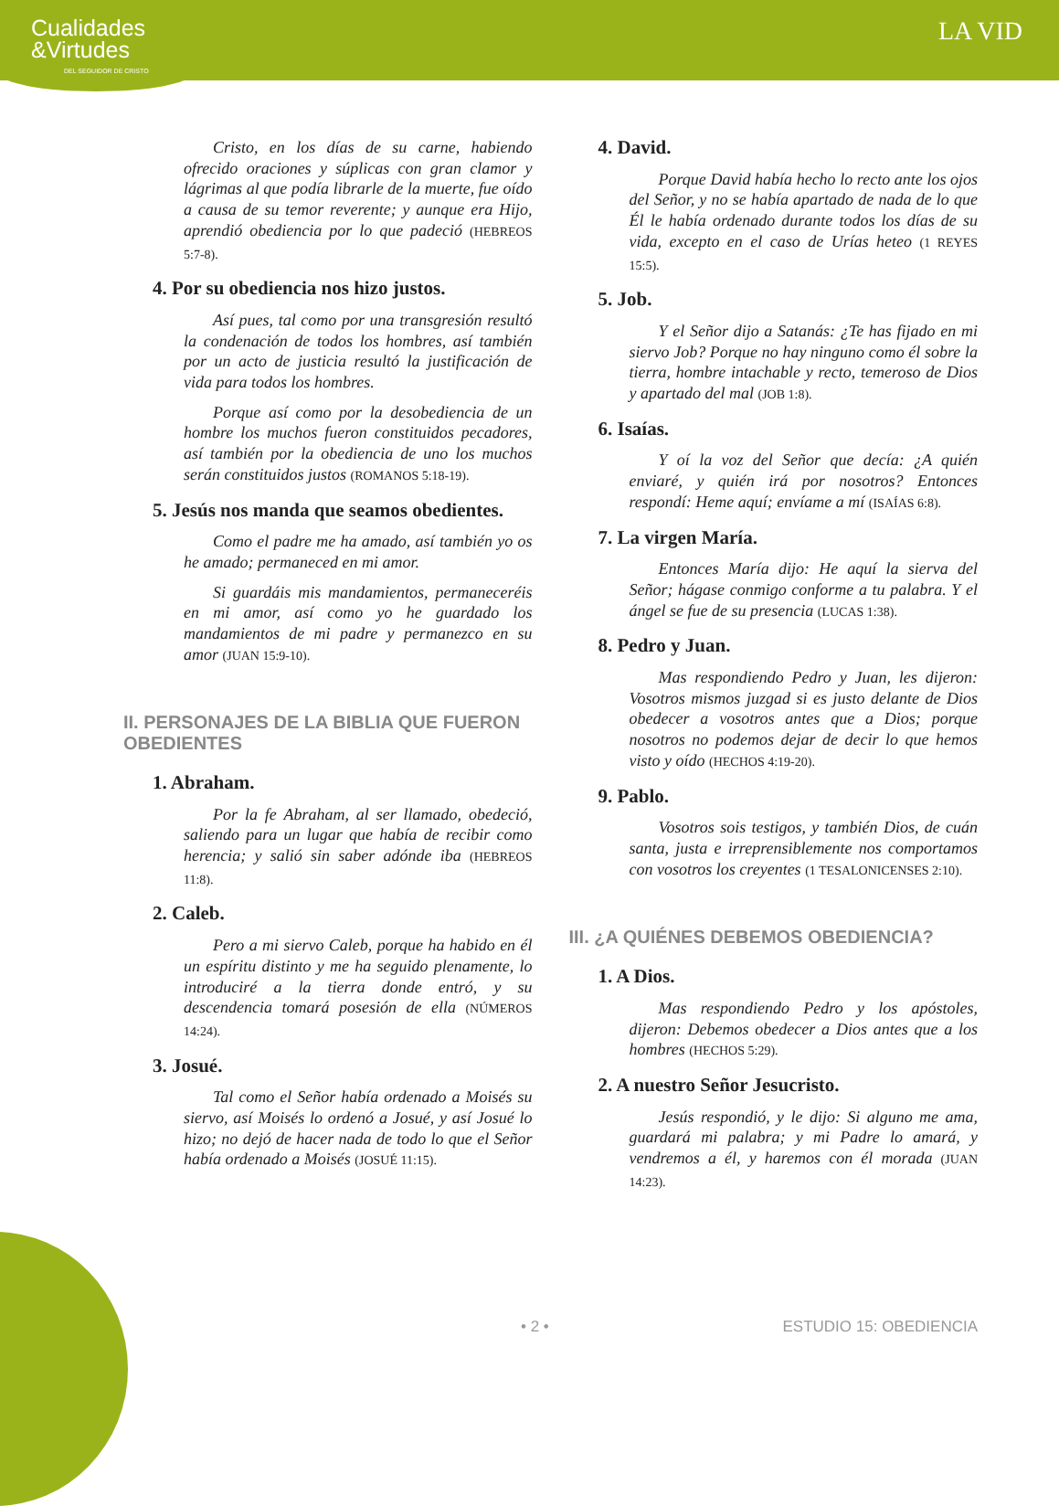Cualidades
&Virtudes
DEL SEGUIDOR DE CRISTO
LA VID
Cristo, en los días de su carne, habiendo ofrecido oraciones y súplicas con gran clamor y lágrimas al que podía librarle de la muerte, fue oído a causa de su temor reverente; y aunque era Hijo, aprendió obediencia por lo que padeció (HEBREOS 5:7-8).
4. Por su obediencia nos hizo justos.
Así pues, tal como por una transgresión resultó la condenación de todos los hombres, así también por un acto de justicia resultó la justificación de vida para todos los hombres.
Porque así como por la desobediencia de un hombre los muchos fueron constituidos pecadores, así también por la obediencia de uno los muchos serán constituidos justos (ROMANOS 5:18-19).
5. Jesús nos manda que seamos obedientes.
Como el padre me ha amado, así también yo os he amado; permaneced en mi amor.
Si guardáis mis mandamientos, permaneceréis en mi amor, así como yo he guardado los mandamientos de mi padre y permanezco en su amor (JUAN 15:9-10).
II. PERSONAJES DE LA BIBLIA QUE FUERON OBEDIENTES
1. Abraham.
Por la fe Abraham, al ser llamado, obedeció, saliendo para un lugar que había de recibir como herencia; y salió sin saber adónde iba (HEBREOS 11:8).
2. Caleb.
Pero a mi siervo Caleb, porque ha habido en él un espíritu distinto y me ha seguido plenamente, lo introduciré a la tierra donde entró, y su descendencia tomará posesión de ella (NÚMEROS 14:24).
3. Josué.
Tal como el Señor había ordenado a Moisés su siervo, así Moisés lo ordenó a Josué, y así Josué lo hizo; no dejó de hacer nada de todo lo que el Señor había ordenado a Moisés (JOSUÉ 11:15).
4. David.
Porque David había hecho lo recto ante los ojos del Señor, y no se había apartado de nada de lo que Él le había ordenado durante todos los días de su vida, excepto en el caso de Urías heteo (1 REYES 15:5).
5. Job.
Y el Señor dijo a Satanás: ¿Te has fijado en mi siervo Job? Porque no hay ninguno como él sobre la tierra, hombre intachable y recto, temeroso de Dios y apartado del mal (JOB 1:8).
6. Isaías.
Y oí la voz del Señor que decía: ¿A quién enviaré, y quién irá por nosotros? Entonces respondí: Heme aquí; envíame a mí (ISAÍAS 6:8).
7. La virgen María.
Entonces María dijo: He aquí la sierva del Señor; hágase conmigo conforme a tu palabra. Y el ángel se fue de su presencia (LUCAS 1:38).
8. Pedro y Juan.
Mas respondiendo Pedro y Juan, les dijeron: Vosotros mismos juzgad si es justo delante de Dios obedecer a vosotros antes que a Dios; porque nosotros no podemos dejar de decir lo que hemos visto y oído (HECHOS 4:19-20).
9. Pablo.
Vosotros sois testigos, y también Dios, de cuán santa, justa e irreprensiblemente nos comportamos con vosotros los creyentes (1 TESALONICENSES 2:10).
III. ¿A QUIÉNES DEBEMOS OBEDIENCIA?
1. A Dios.
Mas respondiendo Pedro y los apóstoles, dijeron: Debemos obedecer a Dios antes que a los hombres (HECHOS 5:29).
2. A nuestro Señor Jesucristo.
Jesús respondió, y le dijo: Si alguno me ama, guardará mi palabra; y mi Padre lo amará, y vendremos a él, y haremos con él morada (JUAN 14:23).
• 2 • ESTUDIO 15: OBEDIENCIA